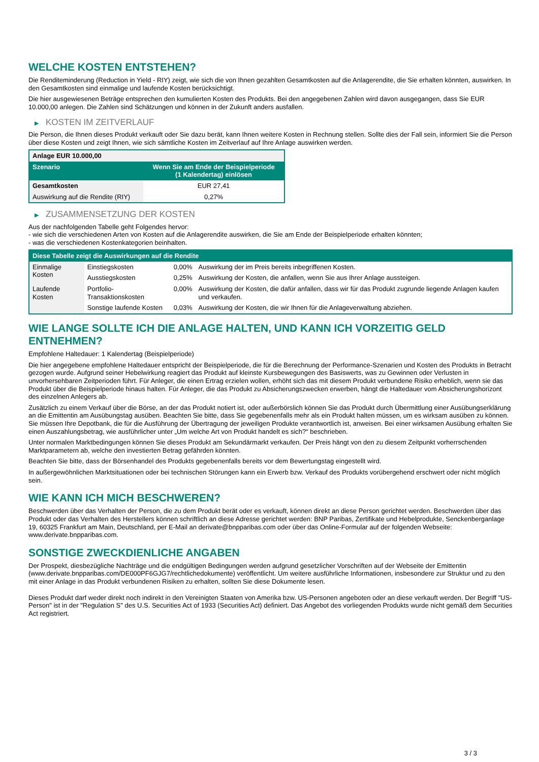WELCHE KOSTEN ENTSTEHEN?
Die Renditeminderung (Reduction in Yield - RIY) zeigt, wie sich die von Ihnen gezahlten Gesamtkosten auf die Anlagerendite, die Sie erhalten könnten, auswirken. In den Gesamtkosten sind einmalige und laufende Kosten berücksichtigt.
Die hier ausgewiesenen Beträge entsprechen den kumulierten Kosten des Produkts. Bei den angegebenen Zahlen wird davon ausgegangen, dass Sie EUR 10.000,00 anlegen. Die Zahlen sind Schätzungen und können in der Zukunft anders ausfallen.
▶ KOSTEN IM ZEITVERLAUF
Die Person, die Ihnen dieses Produkt verkauft oder Sie dazu berät, kann Ihnen weitere Kosten in Rechnung stellen. Sollte dies der Fall sein, informiert Sie die Person über diese Kosten und zeigt Ihnen, wie sich sämtliche Kosten im Zeitverlauf auf Ihre Anlage auswirken werden.
| Anlage EUR 10.000,00 | |
| --- | --- |
| Szenario | Wenn Sie am Ende der Beispielperiode (1 Kalendertag) einlösen |
| Gesamtkosten | EUR 27,41 |
| Auswirkung auf die Rendite (RIY) | 0,27% |
▶ ZUSAMMENSETZUNG DER KOSTEN
Aus der nachfolgenden Tabelle geht Folgendes hervor:
- wie sich die verschiedenen Arten von Kosten auf die Anlagerendite auswirken, die Sie am Ende der Beispielperiode erhalten könnten;
- was die verschiedenen Kostenkategorien beinhalten.
| Diese Tabelle zeigt die Auswirkungen auf die Rendite | | | |
| --- | --- | --- | --- |
| Einmalige Kosten | Einstiegskosten | 0,00% | Auswirkung der im Preis bereits inbegriffenen Kosten. |
| | Ausstiegskosten | 0,25% | Auswirkung der Kosten, die anfallen, wenn Sie aus Ihrer Anlage aussteigen. |
| Laufende Kosten | Portfolio-Transaktionskosten | 0,00% | Auswirkung der Kosten, die dafür anfallen, dass wir für das Produkt zugrunde liegende Anlagen kaufen und verkaufen. |
| | Sonstige laufende Kosten | 0,03% | Auswirkung der Kosten, die wir Ihnen für die Anlageverwaltung abziehen. |
WIE LANGE SOLLTE ICH DIE ANLAGE HALTEN, UND KANN ICH VORZEITIG GELD ENTNEHMEN?
Empfohlene Haltedauer: 1 Kalendertag (Beispielperiode)
Die hier angegebene empfohlene Haltedauer entspricht der Beispielperiode, die für die Berechnung der Performance-Szenarien und Kosten des Produkts in Betracht gezogen wurde. Aufgrund seiner Hebelwirkung reagiert das Produkt auf kleinste Kursbewegungen des Basiswerts, was zu Gewinnen oder Verlusten in unvorhersehbaren Zeitperioden führt. Für Anleger, die einen Ertrag erzielen wollen, erhöht sich das mit diesem Produkt verbundene Risiko erheblich, wenn sie das Produkt über die Beispielperiode hinaus halten. Für Anleger, die das Produkt zu Absicherungszwecken erwerben, hängt die Haltedauer vom Absicherungshorizont des einzelnen Anlegers ab.
Zusätzlich zu einem Verkauf über die Börse, an der das Produkt notiert ist, oder außerbörslich können Sie das Produkt durch Übermittlung einer Ausübungserklärung an die Emittentin am Ausübungstag ausüben. Beachten Sie bitte, dass Sie gegebenenfalls mehr als ein Produkt halten müssen, um es wirksam ausüben zu können. Sie müssen Ihre Depotbank, die für die Ausführung der Übertragung der jeweiligen Produkte verantwortlich ist, anweisen. Bei einer wirksamen Ausübung erhalten Sie einen Auszahlungsbetrag, wie ausführlicher unter „Um welche Art von Produkt handelt es sich?“ beschrieben.
Unter normalen Marktbedingungen können Sie dieses Produkt am Sekundärmarkt verkaufen. Der Preis hängt von den zu diesem Zeitpunkt vorherrschenden Marktparametern ab, welche den investierten Betrag gefährden könnten.
Beachten Sie bitte, dass der Börsenhandel des Produkts gegebenenfalls bereits vor dem Bewertungstag eingestellt wird.
In außergewöhnlichen Marktsituationen oder bei technischen Störungen kann ein Erwerb bzw. Verkauf des Produkts vorübergehend erschwert oder nicht möglich sein.
WIE KANN ICH MICH BESCHWEREN?
Beschwerden über das Verhalten der Person, die zu dem Produkt berät oder es verkauft, können direkt an diese Person gerichtet werden. Beschwerden über das Produkt oder das Verhalten des Herstellers können schriftlich an diese Adresse gerichtet werden: BNP Paribas, Zertifikate und Hebelprodukte, Senckenberganlage 19, 60325 Frankfurt am Main, Deutschland, per E-Mail an derivate@bnpparibas.com oder über das Online-Formular auf der folgenden Webseite: www.derivate.bnpparibas.com.
SONSTIGE ZWECKDIENLICHE ANGABEN
Der Prospekt, diesbezügliche Nachträge und die endgültigen Bedingungen werden aufgrund gesetzlicher Vorschriften auf der Webseite der Emittentin (www.derivate.bnpparibas.com/DE000PF6GJG7/rechtlichedokumente) veröffentlicht. Um weitere ausführliche Informationen, insbesondere zur Struktur und zu den mit einer Anlage in das Produkt verbundenen Risiken zu erhalten, sollten Sie diese Dokumente lesen.
Dieses Produkt darf weder direkt noch indirekt in den Vereinigten Staaten von Amerika bzw. US-Personen angeboten oder an diese verkauft werden. Der Begriff "US-Person" ist in der "Regulation S" des U.S. Securities Act of 1933 (Securities Act) definiert. Das Angebot des vorliegenden Produkts wurde nicht gemäß dem Securities Act registriert.
3 / 3